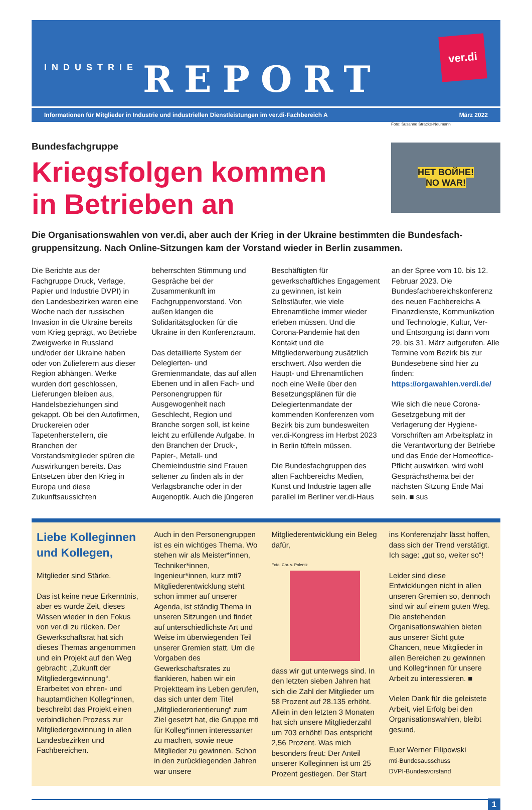INDUSTRIE REPORT
ver.di
Informationen für Mitglieder in Industrie und industriellen Dienstleistungen im ver.di-Fachbereich A März 2022
Bundesfachgruppe
Kriegsfolgen kommen
in Betrieben an
Foto: Susanne Stracke-Neumann
HET BOЙHE!
NO WAR!
Die Organisationswahlen von ver.di, aber auch der Krieg in der Ukraine bestimmten die Bundesfach­gruppensitzung. Nach Online-Sitzungen kam der Vorstand wieder in Berlin zusammen.
Die Berichte aus der Fachgruppe Druck, Verlage, Papier und Industrie DVPI) in den Landesbezirken waren eine Woche nach der russischen Invasion in die Ukraine bereits vom Krieg geprägt, wo Betriebe Zweigwerke in Russland und/oder der Ukraine haben oder von Zulieferern aus dieser Region abhängen. Werke wurden dort geschlossen, Lieferungen bleiben aus, Handelsbeziehungen sind gekappt. Ob bei den Autofirmen, Druckereien oder Tapetenherstellern, die Branchen der Vorstandsmitglieder spüren die Auswirkungen bereits. Das Entsetzen über den Krieg in Europa und diese Zukunftsaussichten beherrschten Stimmung und Gespräche bei der Zusammenkunft im Fachgruppenvorstand. Von außen klangen die Solidaritätsglocken für die Ukraine in den Konferenzraum.
Das detaillierte System der Delegierten- und Gremienmandate, das auf allen Ebenen und in allen Fach- und Personengruppen für Ausgewogenheit nach Geschlecht, Region und Branche sorgen soll, ist keine leicht zu erfüllende Aufgabe. In den Branchen der Druck-, Papier-, Metall- und Chemieindustrie sind Frauen seltener zu finden als in der Verlagsbranche oder in der Augenoptik. Auch die jüngeren Beschäftigten für gewerkschaftliches Engagement zu gewinnen, ist kein Selbstläufer, wie viele Ehrenamtliche immer wieder erleben müssen. Und die Corona-Pandemie hat den Kontakt und die Mitgliederwerbung zusätzlich erschwert. Also werden die Haupt- und Ehrenamtlichen noch eine Weile über den Besetzungsplänen für die Delegiertenmandate der kommenden Konferenzen vom Bezirk bis zum bundesweiten ver.di-Kongress im Herbst 2023 in Berlin tüfteln müssen.
Die Bundesfachgruppen des alten Fachbereichs Medien, Kunst und Industrie tagen alle parallel im Berliner ver.di-Haus an der Spree vom 10. bis 12. Februar 2023. Die Bundesfachbereichskonferenz des neuen Fachbereichs A Finanzdienste, Kommunikation und Technologie, Kultur, Ver- und Entsorgung ist dann vom 29. bis 31. März aufgerufen. Alle Termine vom Bezirk bis zur Bundesebene sind hier zu finden: https://orgawahlen.verdi.de/
Wie sich die neue Corona-Gesetzgebung mit der Verlagerung der Hygiene-Vorschriften am Arbeitsplatz in die Verantwortung der Betriebe und das Ende der Homeoffice-Pflicht auswirken, wird wohl Gesprächsthema bei der nächsten Sitzung Ende Mai sein. ■ sus
Liebe Kolleginnen und Kollegen,
Mitglieder sind Stärke.
Das ist keine neue Erkenntnis, aber es wurde Zeit, dieses Wissen wieder in den Fokus von ver.di zu rücken. Der Gewerkschaftsrat hat sich dieses Themas angenommen und ein Projekt auf den Weg gebracht: „Zukunft der Mitgliedergewinnung“. Erarbeitet von ehren- und hauptamtlichen Kolleg*innen, beschreibt das Projekt einen verbindlichen Prozess zur Mitgliedergewinnung in allen Landesbezirken und Fachbereichen.
Auch in den Personengruppen ist es ein wichtiges Thema. Wo stehen wir als Meister*innen, Techniker*innen, Ingenieur*innen, kurz mti? Mitgliederentwicklung steht schon immer auf unserer Agenda, ist ständig Thema in unseren Sitzungen und findet auf unterschiedlichste Art und Weise im überwiegenden Teil unserer Gremien statt. Um die Vorgaben des Gewerkschaftsrates zu flankieren, haben wir ein Projektteam ins Leben gerufen, das sich unter dem Titel „Mitgliederorientierung“ zum Ziel gesetzt hat, die Gruppe mti für Kolleg*innen interessanter zu machen, sowie neue Mitglieder zu gewinnen. Schon in den zurückliegenden Jahren war unsere Mitgliederentwicklung ein Beleg dafür,
Foto: Chr. v. Polentz
dass wir gut unterwegs sind. In den letzten sieben Jahren hat sich die Zahl der Mitglieder um 58 Prozent auf 28.135 erhöht. Allein in den letzten 3 Monaten hat sich unsere Mitgliederzahl um 703 erhöht! Das entspricht 2,56 Prozent. Was mich besonders freut: Der Anteil unserer Kolleginnen ist um 25 Prozent gestiegen. Der Start ins Konferenzjahr lässt hoffen, dass sich der Trend verstätigt. Ich sage: „gut so, weiter so“!
Leider sind diese Entwicklungen nicht in allen unseren Gremien so, dennoch sind wir auf einem guten Weg. Die anstehenden Organisationswahlen bieten aus unserer Sicht gute Chancen, neue Mitglieder in allen Bereichen zu gewinnen und Kolleg*innen für unsere Arbeit zu interessieren. ■
Vielen Dank für die geleistete Arbeit, viel Erfolg bei den Organisationswahlen, bleibt gesund,
Euer Werner Filipowski
mti-Bundesausschuss
DVPI-Bundesvorstand
1